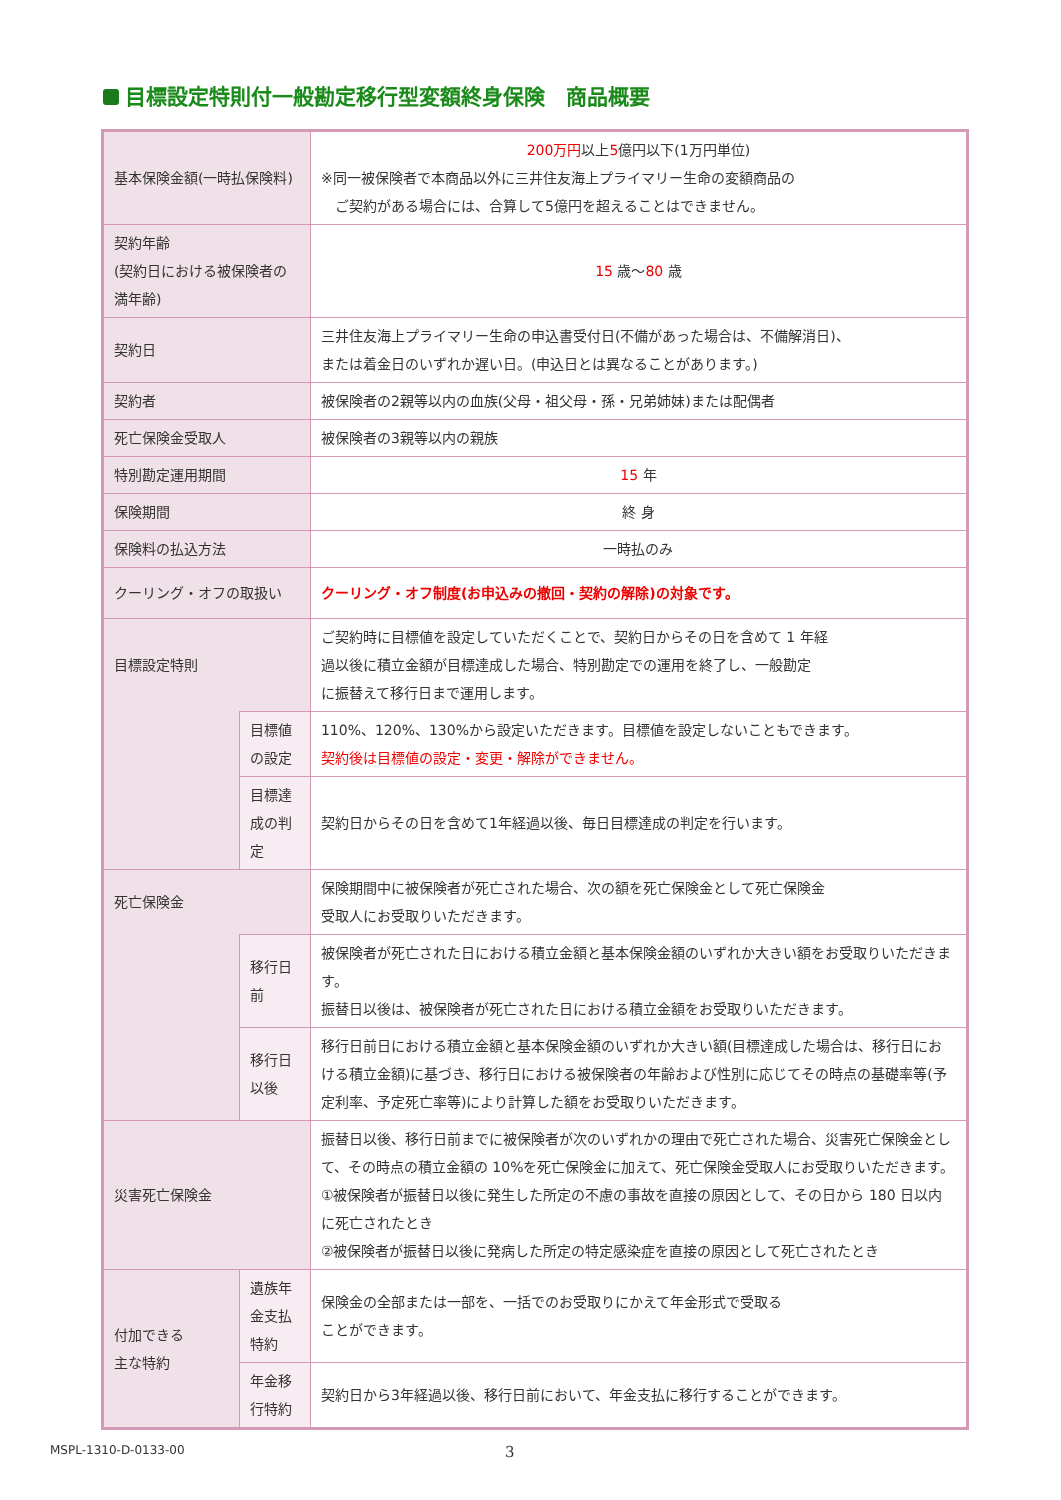目標設定特則付一般勘定移行型変額終身保険　商品概要
| 基本保険金額(一時払保険料) | | 200万円 以上 5 億円以下(1万円単位) ※同一被保険者で本商品以外に三井住友海上プライマリー生命の変額商品の ご契約がある場合には、合算して5億円を超えることはできません。 |
| 契約年齢 (契約日における被保険者の満年齢) | | 15 歳～ 80 歳 |
| 契約日 | | 三井住友海上プライマリー生命の申込書受付日(不備があった場合は、不備解消日)、 または着金日のいずれか遅い日。(申込日とは異なることがあります。) |
| 契約者 | | 被保険者の2親等以内の血族(父母・祖父母・孫・兄弟姉妹)または配偶者 |
| 死亡保険金受取人 | | 被保険者の3親等以内の親族 |
| 特別勘定運用期間 | | 15 年 |
| 保険期間 | | 終 身 |
| 保険料の払込方法 | | 一時払のみ |
| クーリング・オフの取扱い | | クーリング・オフ制度(お申込みの撤回・契約の解除)の対象です。 |
| 目標設定特則 | | ご契約時に目標値を設定していただくことで、契約日からその日を含めて 1 年経 過以後に積立金額が目標達成した場合、特別勘定での運用を終了し、一般勘定 に振替えて移行日まで運用します。 |
| | 目標値の設定 | 110%、120%、130%から設定いただきます。目標値を設定しないこともできます。 契約後は目標値の設定・変更・解除ができません。 |
| | 目標達成の判定 | 契約日からその日を含めて1年経過以後、毎日目標達成の判定を行います。 |
| 死亡保険金 | | 保険期間中に被保険者が死亡された場合、次の額を死亡保険金として死亡保険金 受取人にお受取りいただきます。 |
| | 移行日前 | 被保険者が死亡された日における積立金額と基本保険金額のいずれか大きい額をお受取りいただきます。 振替日以後は、被保険者が死亡された日における積立金額をお受取りいただきます。 |
| | 移行日以後 | 移行日前日における積立金額と基本保険金額のいずれか大きい額(目標達成した場合は、移行日における積立金額)に基づき、移行日における被保険者の年齢および性別に応じてその時点の基礎率等(予定利率、予定死亡率等)により計算した額をお受取りいただきます。 |
| 災害死亡保険金 | | 振替日以後、移行日前までに被保険者が次のいずれかの理由で死亡された場合、災害死亡保険金として、その時点の積立金額の 10%を死亡保険金に加えて、死亡保険金受取人にお受取りいただきます。 ①被保険者が振替日以後に発生した所定の不慮の事故を直接の原因として、その日から 180 日以内に死亡されたとき ②被保険者が振替日以後に発病した所定の特定感染症を直接の原因として死亡されたとき |
| 付加できる 主な特約 | 遺族年金支払 特約 | 保険金の全部または一部を、一括でのお受取りにかえて年金形式で受取る ことができます。 |
| | 年金移行特約 | 契約日から3年経過以後、移行日前において、年金支払に移行することができます。 |
MSPL-1310-D-0133-00 3